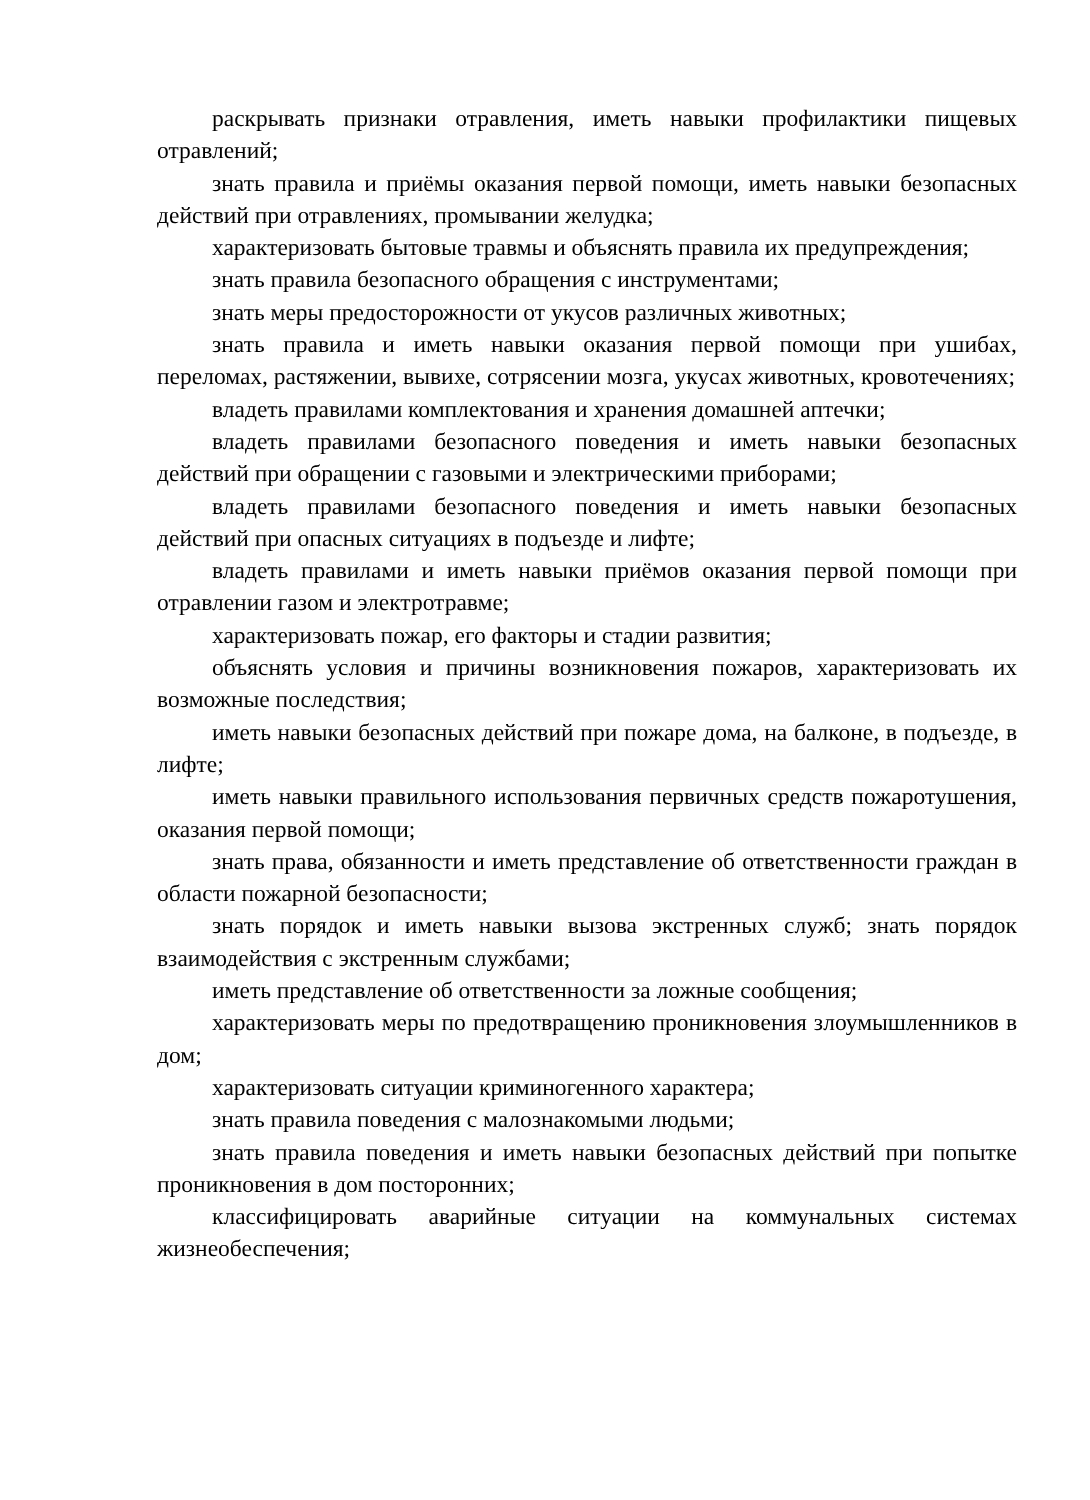раскрывать признаки отравления, иметь навыки профилактики пищевых отравлений;
знать правила и приёмы оказания первой помощи, иметь навыки безопасных действий при отравлениях, промывании желудка;
характеризовать бытовые травмы и объяснять правила их предупреждения;
знать правила безопасного обращения с инструментами;
знать меры предосторожности от укусов различных животных;
знать правила и иметь навыки оказания первой помощи при ушибах, переломах, растяжении, вывихе, сотрясении мозга, укусах животных, кровотечениях;
владеть правилами комплектования и хранения домашней аптечки;
владеть правилами безопасного поведения и иметь навыки безопасных действий при обращении с газовыми и электрическими приборами;
владеть правилами безопасного поведения и иметь навыки безопасных действий при опасных ситуациях в подъезде и лифте;
владеть правилами и иметь навыки приёмов оказания первой помощи при отравлении газом и электротравме;
характеризовать пожар, его факторы и стадии развития;
объяснять условия и причины возникновения пожаров, характеризовать их возможные последствия;
иметь навыки безопасных действий при пожаре дома, на балконе, в подъезде, в лифте;
иметь навыки правильного использования первичных средств пожаротушения, оказания первой помощи;
знать права, обязанности и иметь представление об ответственности граждан в области пожарной безопасности;
знать порядок и иметь навыки вызова экстренных служб; знать порядок взаимодействия с экстренным службами;
иметь представление об ответственности за ложные сообщения;
характеризовать меры по предотвращению проникновения злоумышленников в дом;
характеризовать ситуации криминогенного характера;
знать правила поведения с малознакомыми людьми;
знать правила поведения и иметь навыки безопасных действий при попытке проникновения в дом посторонних;
классифицировать аварийные ситуации на коммунальных системах жизнеобеспечения;